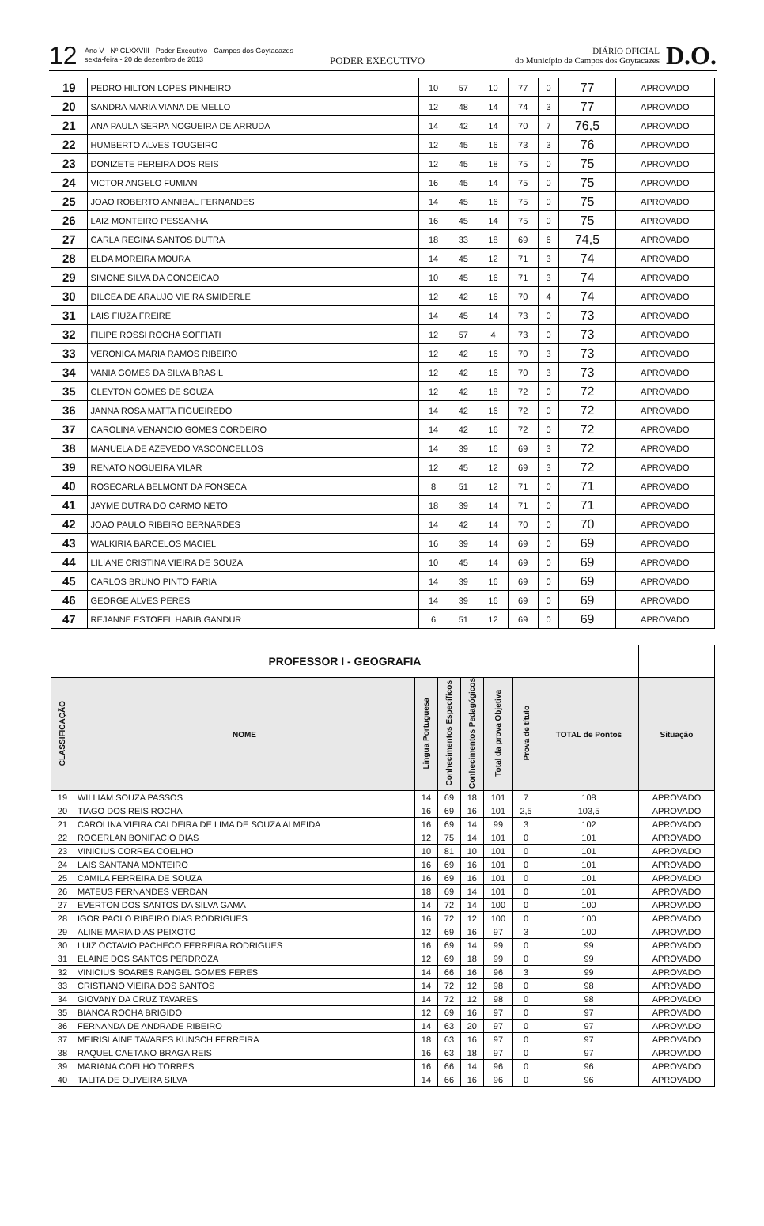12
Ano V - Nº CLXXVIII - Poder Executivo - Campos dos Goytacazes
sexta-feira - 20 de dezembro de 2013
PODER EXECUTIVO
DIÁRIO OFICIAL
do Município de Campos dos Goytacazes
D.O.
| 19 | PEDRO HILTON LOPES PINHEIRO | 10 | 57 | 10 | 77 | 0 | 77 | APROVADO |
| 20 | SANDRA MARIA VIANA DE MELLO | 12 | 48 | 14 | 74 | 3 | 77 | APROVADO |
| 21 | ANA PAULA SERPA NOGUEIRA DE ARRUDA | 14 | 42 | 14 | 70 | 7 | 76,5 | APROVADO |
| 22 | HUMBERTO ALVES TOUGEIRO | 12 | 45 | 16 | 73 | 3 | 76 | APROVADO |
| 23 | DONIZETE PEREIRA DOS REIS | 12 | 45 | 18 | 75 | 0 | 75 | APROVADO |
| 24 | VICTOR ANGELO FUMIAN | 16 | 45 | 14 | 75 | 0 | 75 | APROVADO |
| 25 | JOAO ROBERTO ANNIBAL FERNANDES | 14 | 45 | 16 | 75 | 0 | 75 | APROVADO |
| 26 | LAIZ MONTEIRO PESSANHA | 16 | 45 | 14 | 75 | 0 | 75 | APROVADO |
| 27 | CARLA REGINA SANTOS DUTRA | 18 | 33 | 18 | 69 | 6 | 74,5 | APROVADO |
| 28 | ELDA MOREIRA MOURA | 14 | 45 | 12 | 71 | 3 | 74 | APROVADO |
| 29 | SIMONE SILVA DA CONCEICAO | 10 | 45 | 16 | 71 | 3 | 74 | APROVADO |
| 30 | DILCEA DE ARAUJO VIEIRA SMIDERLE | 12 | 42 | 16 | 70 | 4 | 74 | APROVADO |
| 31 | LAIS FIUZA FREIRE | 14 | 45 | 14 | 73 | 0 | 73 | APROVADO |
| 32 | FILIPE ROSSI ROCHA SOFFIATI | 12 | 57 | 4 | 73 | 0 | 73 | APROVADO |
| 33 | VERONICA MARIA RAMOS RIBEIRO | 12 | 42 | 16 | 70 | 3 | 73 | APROVADO |
| 34 | VANIA GOMES DA SILVA BRASIL | 12 | 42 | 16 | 70 | 3 | 73 | APROVADO |
| 35 | CLEYTON GOMES DE SOUZA | 12 | 42 | 18 | 72 | 0 | 72 | APROVADO |
| 36 | JANNA ROSA MATTA FIGUEIREDO | 14 | 42 | 16 | 72 | 0 | 72 | APROVADO |
| 37 | CAROLINA VENANCIO GOMES CORDEIRO | 14 | 42 | 16 | 72 | 0 | 72 | APROVADO |
| 38 | MANUELA DE AZEVEDO VASCONCELLOS | 14 | 39 | 16 | 69 | 3 | 72 | APROVADO |
| 39 | RENATO NOGUEIRA VILAR | 12 | 45 | 12 | 69 | 3 | 72 | APROVADO |
| 40 | ROSECARLA BELMONT DA FONSECA | 8 | 51 | 12 | 71 | 0 | 71 | APROVADO |
| 41 | JAYME DUTRA DO CARMO NETO | 18 | 39 | 14 | 71 | 0 | 71 | APROVADO |
| 42 | JOAO PAULO RIBEIRO BERNARDES | 14 | 42 | 14 | 70 | 0 | 70 | APROVADO |
| 43 | WALKIRIA BARCELOS MACIEL | 16 | 39 | 14 | 69 | 0 | 69 | APROVADO |
| 44 | LILIANE CRISTINA VIEIRA DE SOUZA | 10 | 45 | 14 | 69 | 0 | 69 | APROVADO |
| 45 | CARLOS BRUNO PINTO FARIA | 14 | 39 | 16 | 69 | 0 | 69 | APROVADO |
| 46 | GEORGE ALVES PERES | 14 | 39 | 16 | 69 | 0 | 69 | APROVADO |
| 47 | REJANNE ESTOFEL HABIB GANDUR | 6 | 51 | 12 | 69 | 0 | 69 | APROVADO |
| PROFESSOR I - GEOGRAFIA | | | | | | | | |
| --- | --- | --- | --- | --- | --- | --- | --- | --- |
| CLASSIFICAÇÃO | NOME | Lingua Portuguesa | Conhecimentos Específicos | Conhecimentos Pedagógicos | Total da prova Objetiva | Prova de título | TOTAL de Pontos | Situação |
| 19 | WILLIAM SOUZA PASSOS | 14 | 69 | 18 | 101 | 7 | 108 | APROVADO |
| 20 | TIAGO DOS REIS ROCHA | 16 | 69 | 16 | 101 | 2,5 | 103,5 | APROVADO |
| 21 | CAROLINA VIEIRA CALDEIRA DE LIMA DE SOUZA ALMEIDA | 16 | 69 | 14 | 99 | 3 | 102 | APROVADO |
| 22 | ROGERLAN BONIFACIO DIAS | 12 | 75 | 14 | 101 | 0 | 101 | APROVADO |
| 23 | VINICIUS CORREA COELHO | 10 | 81 | 10 | 101 | 0 | 101 | APROVADO |
| 24 | LAIS SANTANA MONTEIRO | 16 | 69 | 16 | 101 | 0 | 101 | APROVADO |
| 25 | CAMILA FERREIRA DE SOUZA | 16 | 69 | 16 | 101 | 0 | 101 | APROVADO |
| 26 | MATEUS FERNANDES VERDAN | 18 | 69 | 14 | 101 | 0 | 101 | APROVADO |
| 27 | EVERTON DOS SANTOS DA SILVA GAMA | 14 | 72 | 14 | 100 | 0 | 100 | APROVADO |
| 28 | IGOR PAOLO RIBEIRO DIAS RODRIGUES | 16 | 72 | 12 | 100 | 0 | 100 | APROVADO |
| 29 | ALINE MARIA DIAS PEIXOTO | 12 | 69 | 16 | 97 | 3 | 100 | APROVADO |
| 30 | LUIZ OCTAVIO PACHECO FERREIRA RODRIGUES | 16 | 69 | 14 | 99 | 0 | 99 | APROVADO |
| 31 | ELAINE DOS SANTOS PERDROZA | 12 | 69 | 18 | 99 | 0 | 99 | APROVADO |
| 32 | VINICIUS SOARES RANGEL GOMES FERES | 14 | 66 | 16 | 96 | 3 | 99 | APROVADO |
| 33 | CRISTIANO VIEIRA DOS SANTOS | 14 | 72 | 12 | 98 | 0 | 98 | APROVADO |
| 34 | GIOVANY DA CRUZ TAVARES | 14 | 72 | 12 | 98 | 0 | 98 | APROVADO |
| 35 | BIANCA ROCHA BRIGIDO | 12 | 69 | 16 | 97 | 0 | 97 | APROVADO |
| 36 | FERNANDA DE ANDRADE RIBEIRO | 14 | 63 | 20 | 97 | 0 | 97 | APROVADO |
| 37 | MEIRISLAINE TAVARES KUNSCH FERREIRA | 18 | 63 | 16 | 97 | 0 | 97 | APROVADO |
| 38 | RAQUEL CAETANO BRAGA REIS | 16 | 63 | 18 | 97 | 0 | 97 | APROVADO |
| 39 | MARIANA COELHO TORRES | 16 | 66 | 14 | 96 | 0 | 96 | APROVADO |
| 40 | TALITA DE OLIVEIRA SILVA | 14 | 66 | 16 | 96 | 0 | 96 | APROVADO |